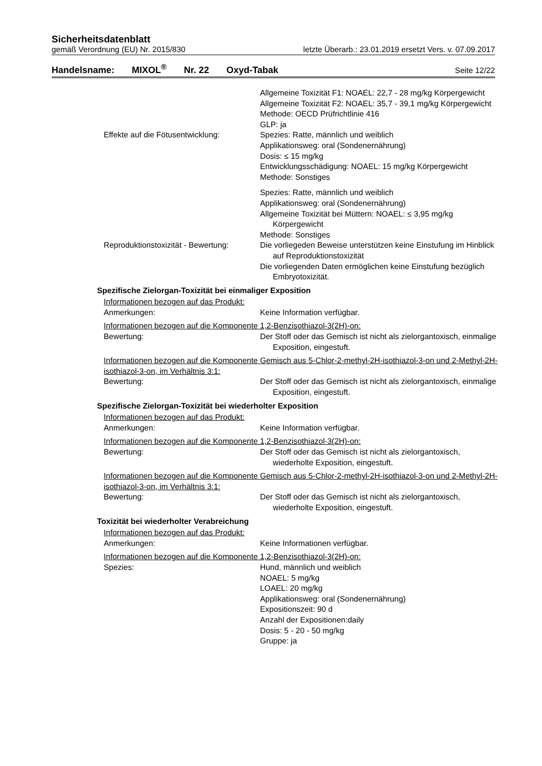Sicherheitsdatenblatt
gemäß Verordnung (EU) Nr. 2015/830 letzte Überarb.: 23.01.2019 ersetzt Vers. v. 07.09.2017
Handelsname: MIXOL<sup>®</sup> Nr. 22 Oxyd-Tabak Seite 12/22
Allgemeine Toxizität F1: NOAEL: 22,7 - 28 mg/kg Körpergewicht
Allgemeine Toxizität F2: NOAEL: 35,7 - 39,1 mg/kg Körpergewicht
Methode: OECD Prüfrichtlinie 416
GLP: ja
Effekte auf die Fötusentwicklung:
Spezies: Ratte, männlich und weiblich
Applikationsweg: oral (Sondenernährung)
Dosis: ≤ 15 mg/kg
Entwicklungsschädigung: NOAEL: 15 mg/kg Körpergewicht
Methode: Sonstiges
Spezies: Ratte, männlich und weiblich
Applikationsweg: oral (Sondenernährung)
Allgemeine Toxizität bei Müttern: NOAEL: ≤ 3,95 mg/kg Körpergewicht
Methode: Sonstiges
Reproduktionstoxizität - Bewertung:
Die vorliegeden Beweise unterstützen keine Einstufung im Hinblick auf Reproduktionstoxizität
Die vorliegenden Daten ermöglichen keine Einstufung bezüglich Embryotoxizität.
Spezifische Zielorgan-Toxizität bei einmaliger Exposition
Informationen bezogen auf das Produkt:
Anmerkungen: Keine Information verfügbar.
Informationen bezogen auf die Komponente 1,2-Benzisothiazol-3(2H)-on:
Bewertung: Der Stoff oder das Gemisch ist nicht als zielorgantoxisch, einmalige Exposition, eingestuft.
Informationen bezogen auf die Komponente Gemisch aus 5-Chlor-2-methyl-2H-isothiazol-3-on und 2-Methyl-2H-isothiazol-3-on, im Verhältnis 3:1:
Bewertung: Der Stoff oder das Gemisch ist nicht als zielorgantoxisch, einmalige Exposition, eingestuft.
Spezifische Zielorgan-Toxizität bei wiederholter Exposition
Informationen bezogen auf das Produkt:
Anmerkungen: Keine Information verfügbar.
Informationen bezogen auf die Komponente 1,2-Benzisothiazol-3(2H)-on:
Bewertung: Der Stoff oder das Gemisch ist nicht als zielorgantoxisch, wiederholte Exposition, eingestuft.
Informationen bezogen auf die Komponente Gemisch aus 5-Chlor-2-methyl-2H-isothiazol-3-on und 2-Methyl-2H-isothiazol-3-on, im Verhältnis 3:1:
Bewertung: Der Stoff oder das Gemisch ist nicht als zielorgantoxisch, wiederholte Exposition, eingestuft.
Toxizität bei wiederholter Verabreichung
Informationen bezogen auf das Produkt:
Anmerkungen: Keine Informationen verfügbar.
Informationen bezogen auf die Komponente 1,2-Benzisothiazol-3(2H)-on:
Spezies: Hund, männlich und weiblich
NOAEL: 5 mg/kg
LOAEL: 20 mg/kg
Applikationsweg: oral (Sondenernährung)
Expositionszeit: 90 d
Anzahl der Expositionen:daily
Dosis: 5 - 20 - 50 mg/kg
Gruppe: ja